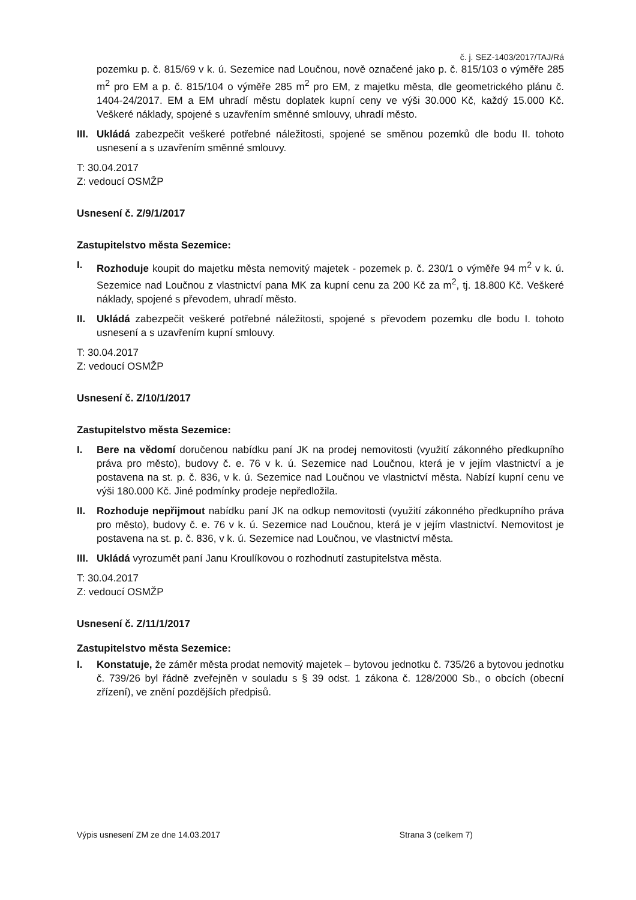č. j. SEZ-1403/2017/TAJ/Rá
pozemku p. č. 815/69 v k. ú. Sezemice nad Loučnou, nově označené jako p. č. 815/103 o výměře 285 m<sup>2</sup> pro EM a p. č. 815/104 o výměře 285 m<sup>2</sup> pro EM, z majetku města, dle geometrického plánu č. 1404-24/2017. EM a EM uhradí městu doplatek kupní ceny ve výši 30.000 Kč, každý 15.000 Kč. Veškeré náklady, spojené s uzavřením směnné smlouvy, uhradí město.
III. Ukládá zabezpečit veškeré potřebné náležitosti, spojené se směnou pozemků dle bodu II. tohoto usnesení a s uzavřením směnné smlouvy.
T: 30.04.2017
Z: vedoucí OSMŽP
Usnesení č. Z/9/1/2017
Zastupitelstvo města Sezemice:
I. Rozhoduje koupit do majetku města nemovitý majetek - pozemek p. č. 230/1 o výměře 94 m<sup>2</sup> v k. ú. Sezemice nad Loučnou z vlastnictví pana MK za kupní cenu za 200 Kč za m<sup>2</sup>, tj. 18.800 Kč. Veškeré náklady, spojené s převodem, uhradí město.
II. Ukládá zabezpečit veškeré potřebné náležitosti, spojené s převodem pozemku dle bodu I. tohoto usnesení a s uzavřením kupní smlouvy.
T: 30.04.2017
Z: vedoucí OSMŽP
Usnesení č. Z/10/1/2017
Zastupitelstvo města Sezemice:
I. Bere na vědomí doručenou nabídku paní JK na prodej nemovitosti (využití zákonného předkupního práva pro město), budovy č. e. 76 v k. ú. Sezemice nad Loučnou, která je v jejím vlastnictví a je postavena na st. p. č. 836, v k. ú. Sezemice nad Loučnou ve vlastnictví města. Nabízí kupní cenu ve výši 180.000 Kč. Jiné podmínky prodeje nepředložila.
II. Rozhoduje nepřijmout nabídku paní JK na odkup nemovitosti (využití zákonného předkupního práva pro město), budovy č. e. 76 v k. ú. Sezemice nad Loučnou, která je v jejím vlastnictví. Nemovitost je postavena na st. p. č. 836, v k. ú. Sezemice nad Loučnou, ve vlastnictví města.
III. Ukládá vyrozumět paní Janu Kroulíkovou o rozhodnutí zastupitelstva města.
T: 30.04.2017
Z: vedoucí OSMŽP
Usnesení č. Z/11/1/2017
Zastupitelstvo města Sezemice:
I. Konstatuje, že záměr města prodat nemovitý majetek – bytovou jednotku č. 735/26 a bytovou jednotku č. 739/26 byl řádně zveřejněn v souladu s § 39 odst. 1 zákona č. 128/2000 Sb., o obcích (obecní zřízení), ve znění pozdějších předpisů.
Výpis usnesení ZM ze dne 14.03.2017 Strana 3 (celkem 7)